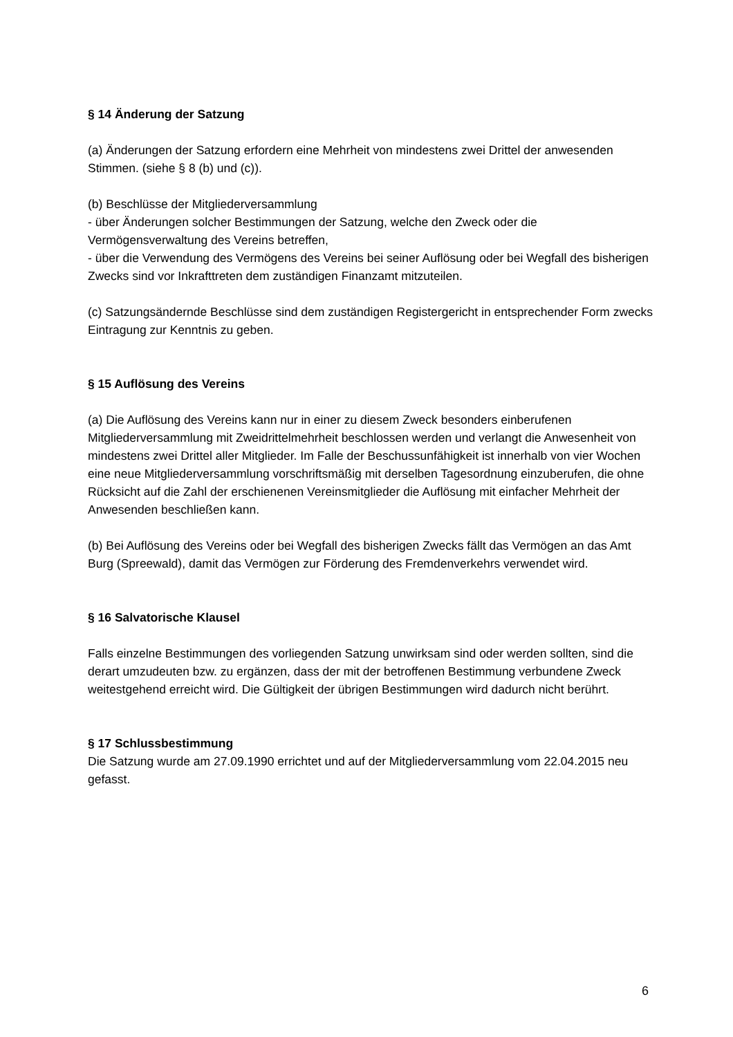§ 14 Änderung der Satzung
(a) Änderungen der Satzung erfordern eine Mehrheit von mindestens zwei Drittel der anwesenden Stimmen. (siehe § 8 (b) und (c)).
(b) Beschlüsse der Mitgliederversammlung
- über Änderungen solcher Bestimmungen der Satzung, welche den Zweck oder die Vermögensverwaltung des Vereins betreffen,
- über die Verwendung des Vermögens des Vereins bei seiner Auflösung oder bei Wegfall des bisherigen Zwecks sind vor Inkrafttreten dem zuständigen Finanzamt mitzuteilen.
(c) Satzungsändernde Beschlüsse sind dem zuständigen Registergericht in entsprechender Form zwecks Eintragung zur Kenntnis zu geben.
§ 15 Auflösung des Vereins
(a) Die Auflösung des Vereins kann nur in einer zu diesem Zweck besonders einberufenen Mitgliederversammlung mit Zweidrittelmehrheit beschlossen werden und verlangt die Anwesenheit von mindestens zwei Drittel aller Mitglieder. Im Falle der Beschussunfähigkeit ist innerhalb von vier Wochen eine neue Mitgliederversammlung vorschriftsmäßig mit derselben Tagesordnung einzuberufen, die ohne Rücksicht auf die Zahl der erschienenen Vereinsmitglieder die Auflösung mit einfacher Mehrheit der Anwesenden beschließen kann.
(b) Bei Auflösung des Vereins oder bei Wegfall des bisherigen Zwecks fällt das Vermögen an das Amt Burg (Spreewald), damit das Vermögen zur Förderung des Fremdenverkehrs verwendet wird.
§ 16 Salvatorische Klausel
Falls einzelne Bestimmungen des vorliegenden Satzung unwirksam sind oder werden sollten, sind die derart umzudeuten bzw. zu ergänzen, dass der mit der betroffenen Bestimmung verbundene Zweck weitestgehend erreicht wird. Die Gültigkeit der übrigen Bestimmungen wird dadurch nicht berührt.
§ 17 Schlussbestimmung
Die Satzung wurde am 27.09.1990 errichtet und auf der Mitgliederversammlung vom 22.04.2015 neu gefasst.
6